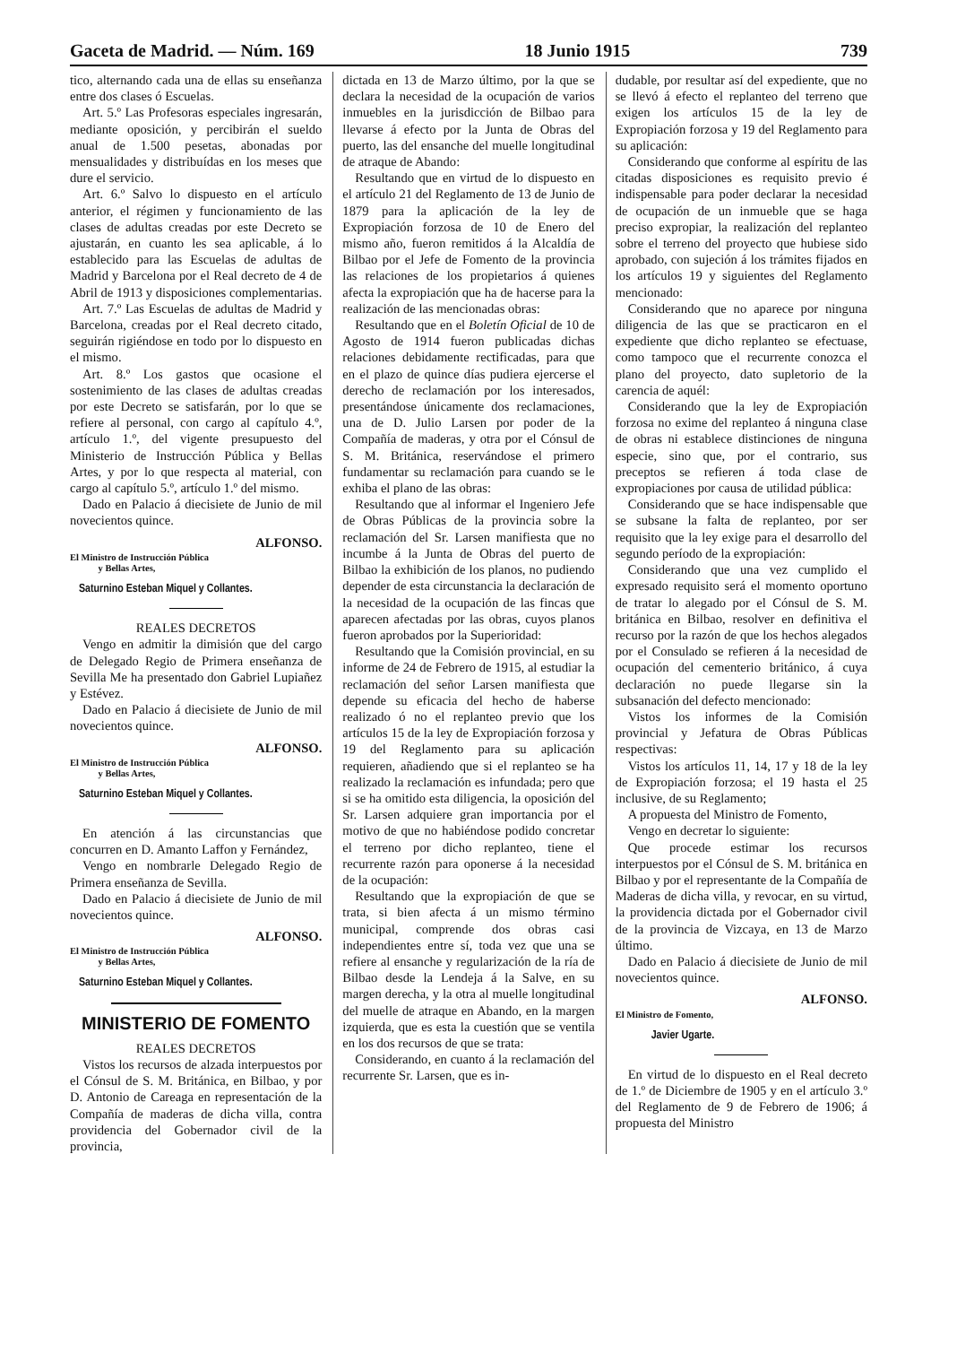Gaceta de Madrid. — Núm. 169 18 Junio 1915 739
tico, alternando cada una de ellas su enseñanza entre dos clases ó Escuelas.
Art. 5.º Las Profesoras especiales ingresarán, mediante oposición, y percibirán el sueldo anual de 1.500 pesetas, abonadas por mensualidades y distribuídas en los meses que dure el servicio.
Art. 6.º Salvo lo dispuesto en el artículo anterior, el régimen y funcionamiento de las clases de adultas creadas por este Decreto se ajustarán, en cuanto les sea aplicable, á lo establecido para las Escuelas de adultas de Madrid y Barcelona por el Real decreto de 4 de Abril de 1913 y disposiciones complementarias.
Art. 7.º Las Escuelas de adultas de Madrid y Barcelona, creadas por el Real decreto citado, seguirán rigiéndose en todo por lo dispuesto en el mismo.
Art. 8.º Los gastos que ocasione el sostenimiento de las clases de adultas creadas por este Decreto se satisfarán, por lo que se refiere al personal, con cargo al capítulo 4.º, artículo 1.º, del vigente presupuesto del Ministerio de Instrucción Pública y Bellas Artes, y por lo que respecta al material, con cargo al capítulo 5.º, artículo 1.º del mismo.
Dado en Palacio á diecisiete de Junio de mil novecientos quince.
ALFONSO.
El Ministro de Instrucción Pública
y Bellas Artes,
Saturnino Esteban Miquel y Collantes.
REALES DECRETOS
Vengo en admitir la dimisión que del cargo de Delegado Regio de Primera enseñanza de Sevilla Me ha presentado don Gabriel Lupiañez y Estévez.
Dado en Palacio á diecisiete de Junio de mil novecientos quince.
ALFONSO.
El Ministro de Instrucción Pública
y Bellas Artes,
Saturnino Esteban Miquel y Collantes.
En atención á las circunstancias que concurren en D. Amanto Laffon y Fernández,
Vengo en nombrarle Delegado Regio de Primera enseñanza de Sevilla.
Dado en Palacio á diecisiete de Junio de mil novecientos quince.
ALFONSO.
El Ministro de Instrucción Pública
y Bellas Artes,
Saturnino Esteban Miquel y Collantes.
MINISTERIO DE FOMENTO
REALES DECRETOS
Vistos los recursos de alzada interpuestos por el Cónsul de S. M. Británica, en Bilbao, y por D. Antonio de Careaga en representación de la Compañía de maderas de dicha villa, contra providencia del Gobernador civil de la provincia,
dictada en 13 de Marzo último, por la que se declara la necesidad de la ocupación de varios inmuebles en la jurisdicción de Bilbao para llevarse á efecto por la Junta de Obras del puerto, las del ensanche del muelle longitudinal de atraque de Abando:
Resultando que en virtud de lo dispuesto en el artículo 21 del Reglamento de 13 de Junio de 1879 para la aplicación de la ley de Expropiación forzosa de 10 de Enero del mismo año, fueron remitidos á la Alcaldía de Bilbao por el Jefe de Fomento de la provincia las relaciones de los propietarios á quienes afecta la expropiación que ha de hacerse para la realización de las mencionadas obras:
Resultando que en el Boletín Oficial de 10 de Agosto de 1914 fueron publicadas dichas relaciones debidamente rectificadas, para que en el plazo de quince días pudiera ejercerse el derecho de reclamación por los interesados, presentándose únicamente dos reclamaciones, una de D. Julio Larsen por poder de la Compañía de maderas, y otra por el Cónsul de S. M. Británica, reservándose el primero fundamentar su reclamación para cuando se le exhiba el plano de las obras:
Resultando que al informar el Ingeniero Jefe de Obras Públicas de la provincia sobre la reclamación del Sr. Larsen manifiesta que no incumbe á la Junta de Obras del puerto de Bilbao la exhibición de los planos, no pudiendo depender de esta circunstancia la declaración de la necesidad de la ocupación de las fincas que aparecen afectadas por las obras, cuyos planos fueron aprobados por la Superioridad:
Resultando que la Comisión provincial, en su informe de 24 de Febrero de 1915, al estudiar la reclamación del señor Larsen manifiesta que depende su eficacia del hecho de haberse realizado ó no el replanteo previo que los artículos 15 de la ley de Expropiación forzosa y 19 del Reglamento para su aplicación requieren, añadiendo que si el replanteo se ha realizado la reclamación es infundada; pero que si se ha omitido esta diligencia, la oposición del Sr. Larsen adquiere gran importancia por el motivo de que no habiéndose podido concretar el terreno por dicho replanteo, tiene el recurrente razón para oponerse á la necesidad de la ocupación:
Resultando que la expropiación de que se trata, si bien afecta á un mismo término municipal, comprende dos obras casi independientes entre sí, toda vez que una se refiere al ensanche y regularización de la ría de Bilbao desde la Lendeja á la Salve, en su margen derecha, y la otra al muelle longitudinal del muelle de atraque en Abando, en la margen izquierda, que es esta la cuestión que se ventila en los dos recursos de que se trata:
Considerando, en cuanto á la reclamación del recurrente Sr. Larsen, que es in-
dudable, por resultar así del expediente, que no se llevó á efecto el replanteo del terreno que exigen los artículos 15 de la ley de Expropiación forzosa y 19 del Reglamento para su aplicación:
Considerando que conforme al espíritu de las citadas disposiciones es requisito previo é indispensable para poder declarar la necesidad de ocupación de un inmueble que se haga preciso expropiar, la realización del replanteo sobre el terreno del proyecto que hubiese sido aprobado, con sujeción á los trámites fijados en los artículos 19 y siguientes del Reglamento mencionado:
Considerando que no aparece por ninguna diligencia de las que se practicaron en el expediente que dicho replanteo se efectuase, como tampoco que el recurrente conozca el plano del proyecto, dato supletorio de la carencia de aquél:
Considerando que la ley de Expropiación forzosa no exime del replanteo á ninguna clase de obras ni establece distinciones de ninguna especie, sino que, por el contrario, sus preceptos se refieren á toda clase de expropiaciones por causa de utilidad pública:
Considerando que se hace indispensable que se subsane la falta de replanteo, por ser requisito que la ley exige para el desarrollo del segundo período de la expropiación:
Considerando que una vez cumplido el expresado requisito será el momento oportuno de tratar lo alegado por el Cónsul de S. M. británica en Bilbao, resolver en definitiva el recurso por la razón de que los hechos alegados por el Consulado se refieren á la necesidad de ocupación del cementerio británico, á cuya declaración no puede llegarse sin la subsanación del defecto mencionado:
Vistos los informes de la Comisión provincial y Jefatura de Obras Públicas respectivas:
Vistos los artículos 11, 14, 17 y 18 de la ley de Expropiación forzosa; el 19 hasta el 25 inclusive, de su Reglamento;
A propuesta del Ministro de Fomento,
Vengo en decretar lo siguiente:
Que procede estimar los recursos interpuestos por el Cónsul de S. M. británica en Bilbao y por el representante de la Compañía de Maderas de dicha villa, y revocar, en su virtud, la providencia dictada por el Gobernador civil de la provincia de Vizcaya, en 13 de Marzo último.
Dado en Palacio á diecisiete de Junio de mil novecientos quince.
ALFONSO.
El Ministro de Fomento,
Javier Ugarte.
En virtud de lo dispuesto en el Real decreto de 1.º de Diciembre de 1905 y en el artículo 3.º del Reglamento de 9 de Febrero de 1906; á propuesta del Ministro